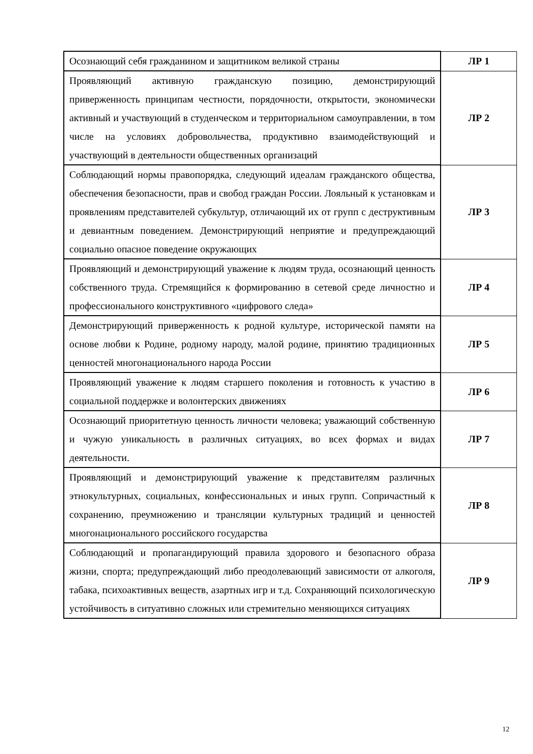| Осознающий себя гражданином и защитником великой страны | ЛР 1 |
| Проявляющий активную гражданскую позицию, демонстрирующий приверженность принципам честности, порядочности, открытости, экономически активный и участвующий в студенческом и территориальном самоуправлении, в том числе на условиях добровольчества, продуктивно взаимодействующий и участвующий в деятельности общественных организаций | ЛР 2 |
| Соблюдающий нормы правопорядка, следующий идеалам гражданского общества, обеспечения безопасности, прав и свобод граждан России. Лояльный к установкам и проявлениям представителей субкультур, отличающий их от групп с деструктивным и девиантным поведением. Демонстрирующий неприятие и предупреждающий социально опасное поведение окружающих | ЛР 3 |
| Проявляющий и демонстрирующий уважение к людям труда, осознающий ценность собственного труда. Стремящийся к формированию в сетевой среде личностно и профессионального конструктивного «цифрового следа» | ЛР 4 |
| Демонстрирующий приверженность к родной культуре, исторической памяти на основе любви к Родине, родному народу, малой родине, принятию традиционных ценностей многонационального народа России | ЛР 5 |
| Проявляющий уважение к людям старшего поколения и готовность к участию в социальной поддержке и волонтерских движениях | ЛР 6 |
| Осознающий приоритетную ценность личности человека; уважающий собственную и чужую уникальность в различных ситуациях, во всех формах и видах деятельности. | ЛР 7 |
| Проявляющий и демонстрирующий уважение к представителям различных этнокультурных, социальных, конфессиональных и иных групп. Сопричастный к сохранению, преумножению и трансляции культурных традиций и ценностей многонационального российского государства | ЛР 8 |
| Соблюдающий и пропагандирующий правила здорового и безопасного образа жизни, спорта; предупреждающий либо преодолевающий зависимости от алкоголя, табака, психоактивных веществ, азартных игр и т.д. Сохраняющий психологическую устойчивость в ситуативно сложных или стремительно меняющихся ситуациях | ЛР 9 |
12